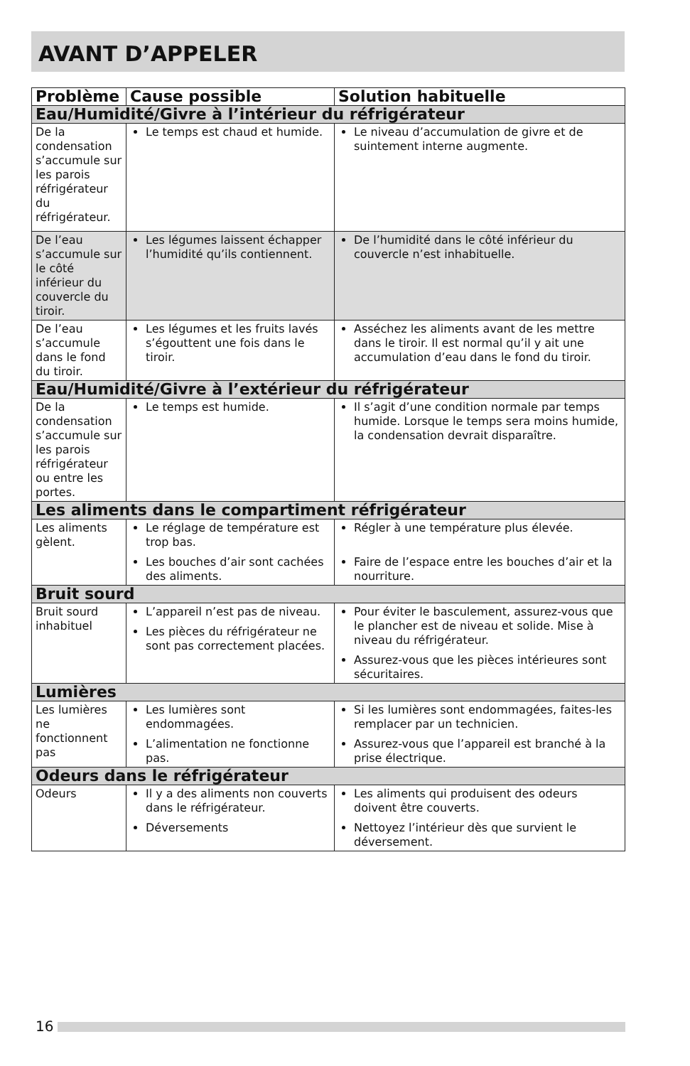AVANT D’APPELER
| Problème | Cause possible | Solution habituelle |
| --- | --- | --- |
| Eau/Humidité/Givre à l’intérieur du réfrigérateur | | |
| De la condensation s’accumule sur les parois réfrigérateur du réfrigérateur. | Le temps est chaud et humide. | Le niveau d’accumulation de givre et de suintement interne augmente. |
| De l’eau s’accumule sur le côté inférieur du couvercle du tiroir. | Les légumes laissent échapper l’humidité qu’ils contiennent. | De l’humidité dans le côté inférieur du couvercle n’est inhabituelle. |
| De l’eau s’accumule dans le fond du tiroir. | Les légumes et les fruits lavés s’égouttent une fois dans le tiroir. | Asséchez les aliments avant de les mettre dans le tiroir. Il est normal qu’il y ait une accumulation d’eau dans le fond du tiroir. |
| Eau/Humidité/Givre à l’extérieur du réfrigérateur | | |
| De la condensation s’accumule sur les parois réfrigérateur ou entre les portes. | Le temps est humide. | Il s’agit d’une condition normale par temps humide. Lorsque le temps sera moins humide, la condensation devrait disparaître. |
| Les aliments dans le compartiment réfrigérateur | | |
| Les aliments gèlent. | Le réglage de température est trop bas. Les bouches d’air sont cachées des aliments. | Régler à une température plus élevée. Faire de l’espace entre les bouches d’air et la nourriture. |
| Bruit sourd | | |
| Bruit sourd inhabituel | L’appareil n’est pas de niveau. Les pièces du réfrigérateur ne sont pas correctement placées. | Pour éviter le basculement, assurez-vous que le plancher est de niveau et solide. Mise à niveau du réfrigérateur. Assurez-vous que les pièces intérieures sont sécuritaires. |
| Lumières | | |
| Les lumières ne fonctionnent pas | Les lumières sont endommagées. L’alimentation ne fonctionne pas. | Si les lumières sont endommagées, faites-les remplacer par un technicien. Assurez-vous que l’appareil est branché à la prise électrique. |
| Odeurs dans le réfrigérateur | | |
| Odeurs | Il y a des aliments non couverts dans le réfrigérateur. Déversements | Les aliments qui produisent des odeurs doivent être couverts. Nettoyez l’intérieur dès que survient le déversement. |
16